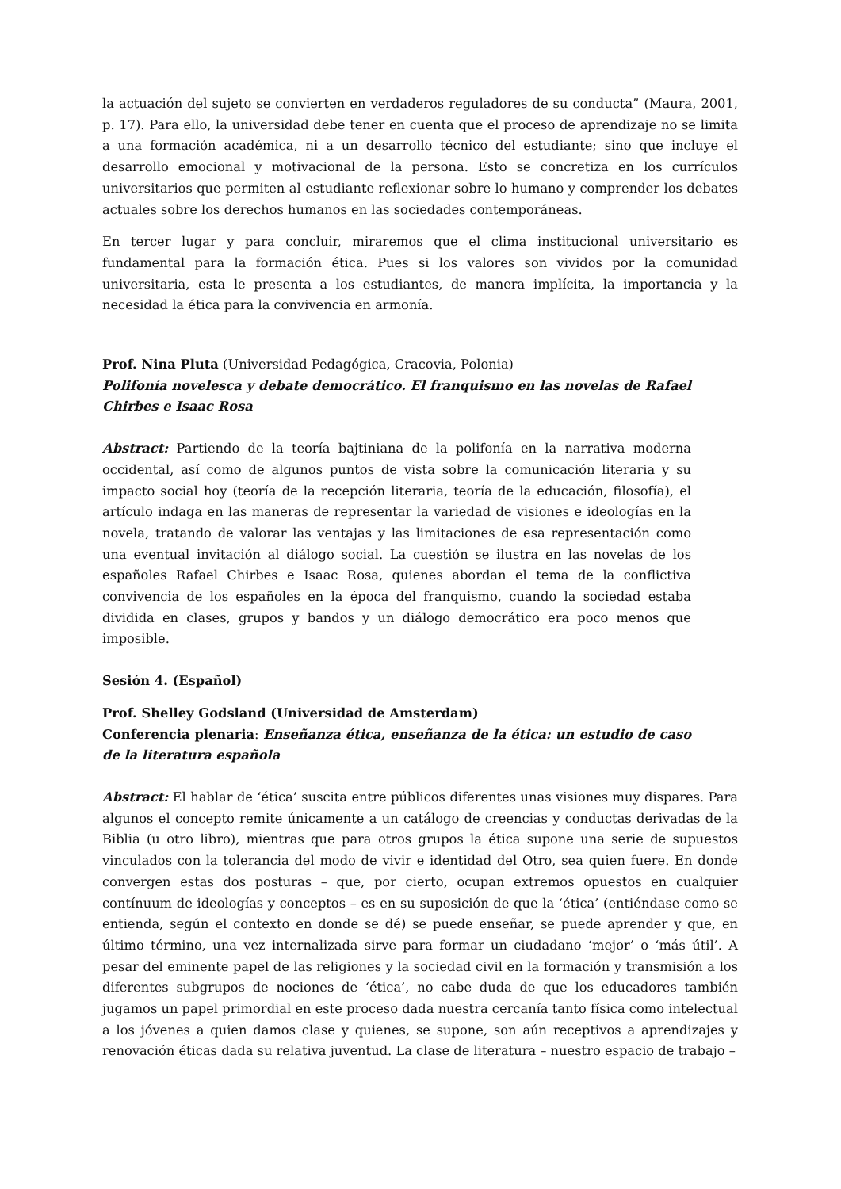la actuación del sujeto se convierten en verdaderos reguladores de su conducta” (Maura, 2001, p. 17). Para ello, la universidad debe tener en cuenta que el proceso de aprendizaje no se limita a una formación académica, ni a un desarrollo técnico del estudiante; sino que incluye el desarrollo emocional y motivacional de la persona. Esto se concretiza en los currículos universitarios que permiten al estudiante reflexionar sobre lo humano y comprender los debates actuales sobre los derechos humanos en las sociedades contemporáneas.
En tercer lugar y para concluir, miraremos que el clima institucional universitario es fundamental para la formación ética. Pues si los valores son vividos por la comunidad universitaria, esta le presenta a los estudiantes, de manera implícita, la importancia y la necesidad la ética para la convivencia en armonía.
Prof. Nina Pluta (Universidad Pedagógica, Cracovia, Polonia)
Polifonía novelesca y debate democrático. El franquismo en las novelas de Rafael Chirbes e Isaac Rosa
Abstract: Partiendo de la teoría bajtiniana de la polifonía en la narrativa moderna occidental, así como de algunos puntos de vista sobre la comunicación literaria y su impacto social hoy (teoría de la recepción literaria, teoría de la educación, filosofía), el artículo indaga en las maneras de representar la variedad de visiones e ideologías en la novela, tratando de valorar las ventajas y las limitaciones de esa representación como una eventual invitación al diálogo social. La cuestión se ilustra en las novelas de los españoles Rafael Chirbes e Isaac Rosa, quienes abordan el tema de la conflictiva convivencia de los españoles en la época del franquismo, cuando la sociedad estaba dividida en clases, grupos y bandos y un diálogo democrático era poco menos que imposible.
Sesión 4. (Español)
Prof. Shelley Godsland (Universidad de Amsterdam)
Conferencia plenaria: Enseñanza ética, enseñanza de la ética: un estudio de caso de la literatura española
Abstract: El hablar de ‘ética’ suscita entre públicos diferentes unas visiones muy dispares. Para algunos el concepto remite únicamente a un catálogo de creencias y conductas derivadas de la Biblia (u otro libro), mientras que para otros grupos la ética supone una serie de supuestos vinculados con la tolerancia del modo de vivir e identidad del Otro, sea quien fuere. En donde convergen estas dos posturas – que, por cierto, ocupan extremos opuestos en cualquier contínuum de ideologías y conceptos – es en su suposición de que la ‘ética’ (entiéndase como se entienda, según el contexto en donde se dé) se puede enseñar, se puede aprender y que, en último término, una vez internalizada sirve para formar un ciudadano ‘mejor’ o ‘más útil’. A pesar del eminente papel de las religiones y la sociedad civil en la formación y transmisión a los diferentes subgrupos de nociones de ‘ética’, no cabe duda de que los educadores también jugamos un papel primordial en este proceso dada nuestra cercanía tanto física como intelectual a los jóvenes a quien damos clase y quienes, se supone, son aún receptivos a aprendizajes y renovación éticas dada su relativa juventud. La clase de literatura – nuestro espacio de trabajo –